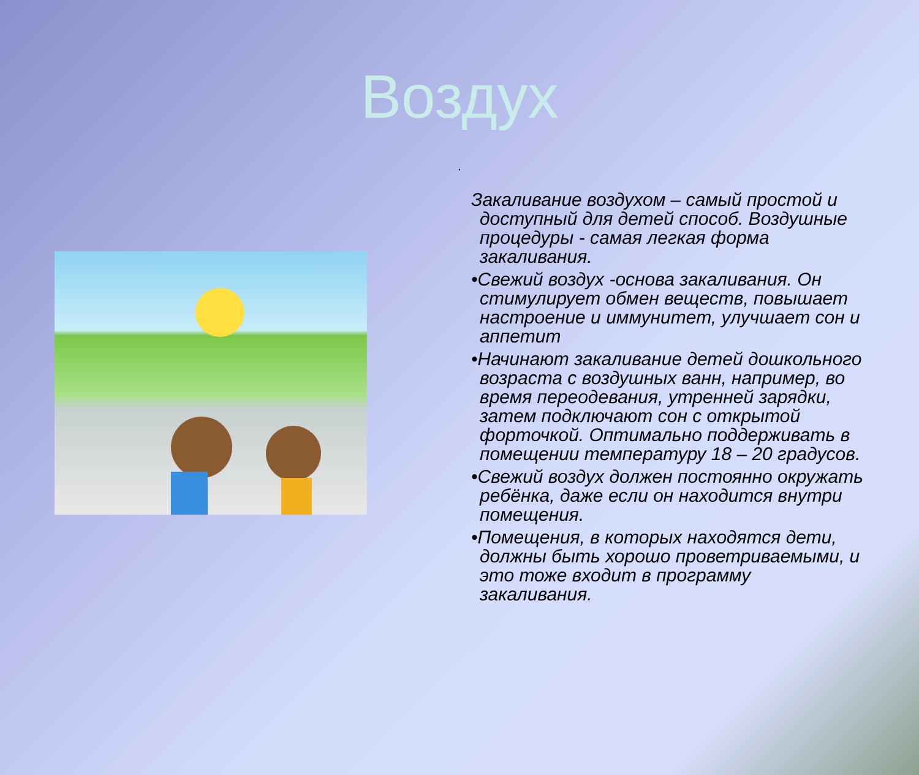Воздух
.
Закаливание воздухом – самый простой и доступный для детей способ. Воздушные процедуры - самая легкая форма закаливания.
•Свежий воздух -основа закаливания. Он стимулирует обмен веществ, повышает настроение и иммунитет, улучшает сон и аппетит
•Начинают закаливание детей дошкольного возраста с воздушных ванн, например, во время переодевания, утренней зарядки, затем подключают сон с открытой форточкой. Оптимально поддерживать в помещении температуру 18 – 20 градусов.
•Свежий воздух должен постоянно окружать ребёнка, даже если он находится внутри помещения.
•Помещения, в которых находятся дети, должны быть хорошо проветриваемыми, и это тоже входит в программу закаливания.